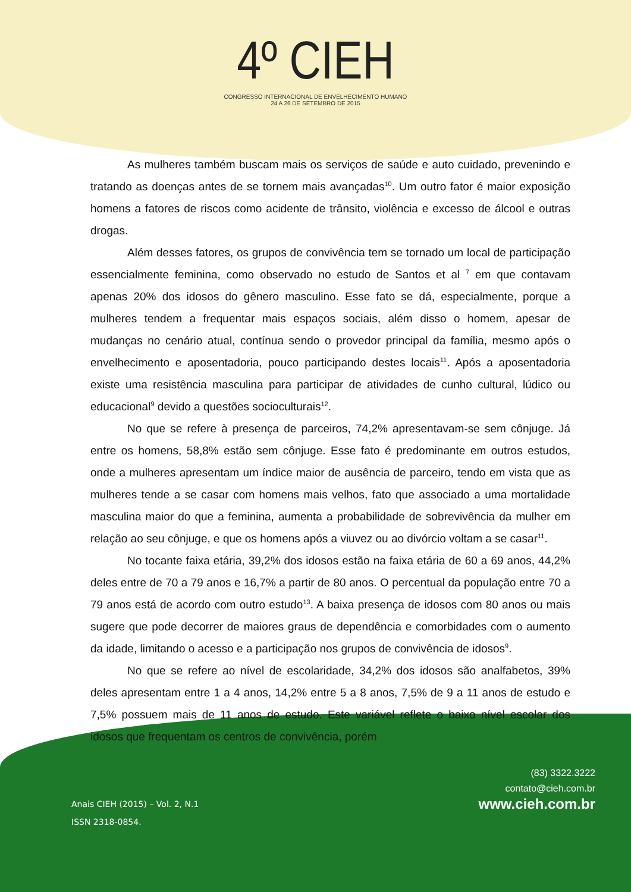4º CIEH
CONGRESSO INTERNACIONAL DE ENVELHECIMENTO HUMANO
24 A 26 DE SETEMBRO DE 2015
As mulheres também buscam mais os serviços de saúde e auto cuidado, prevenindo e tratando as doenças antes de se tornem mais avançadas<sup>10</sup>. Um outro fator é maior exposição homens a fatores de riscos como acidente de trânsito, violência e excesso de álcool e outras drogas.
Além desses fatores, os grupos de convivência tem se tornado um local de participação essencialmente feminina, como observado no estudo de Santos et al <sup>7</sup> em que contavam apenas 20% dos idosos do gênero masculino. Esse fato se dá, especialmente, porque a mulheres tendem a frequentar mais espaços sociais, além disso o homem, apesar de mudanças no cenário atual, contínua sendo o provedor principal da família, mesmo após o envelhecimento e aposentadoria, pouco participando destes locais<sup>11</sup>. Após a aposentadoria existe uma resistência masculina para participar de atividades de cunho cultural, lúdico ou educacional<sup>9</sup> devido a questões socioculturais<sup>12</sup>.
No que se refere à presença de parceiros, 74,2% apresentavam-se sem cônjuge. Já entre os homens, 58,8% estão sem cônjuge. Esse fato é predominante em outros estudos, onde a mulheres apresentam um índice maior de ausência de parceiro, tendo em vista que as mulheres tende a se casar com homens mais velhos, fato que associado a uma mortalidade masculina maior do que a feminina, aumenta a probabilidade de sobrevivência da mulher em relação ao seu cônjuge, e que os homens após a viuvez ou ao divórcio voltam a se casar<sup>11</sup>.
No tocante faixa etária, 39,2% dos idosos estão na faixa etária de 60 a 69 anos, 44,2% deles entre de 70 a 79 anos e 16,7% a partir de 80 anos. O percentual da população entre 70 a 79 anos está de acordo com outro estudo<sup>13</sup>. A baixa presença de idosos com 80 anos ou mais sugere que pode decorrer de maiores graus de dependência e comorbidades com o aumento da idade, limitando o acesso e a participação nos grupos de convivência de idosos<sup>9</sup>.
No que se refere ao nível de escolaridade, 34,2% dos idosos são analfabetos, 39% deles apresentam entre 1 a 4 anos, 14,2% entre 5 a 8 anos, 7,5% de 9 a 11 anos de estudo e 7,5% possuem mais de 11 anos de estudo. Este variável reflete o baixo nível escolar dos idosos que frequentam os centros de convivência, porém
Anais CIEH (2015) – Vol. 2, N.1
ISSN 2318-0854.
(83) 3322.3222
contato@cieh.com.br
www.cieh.com.br